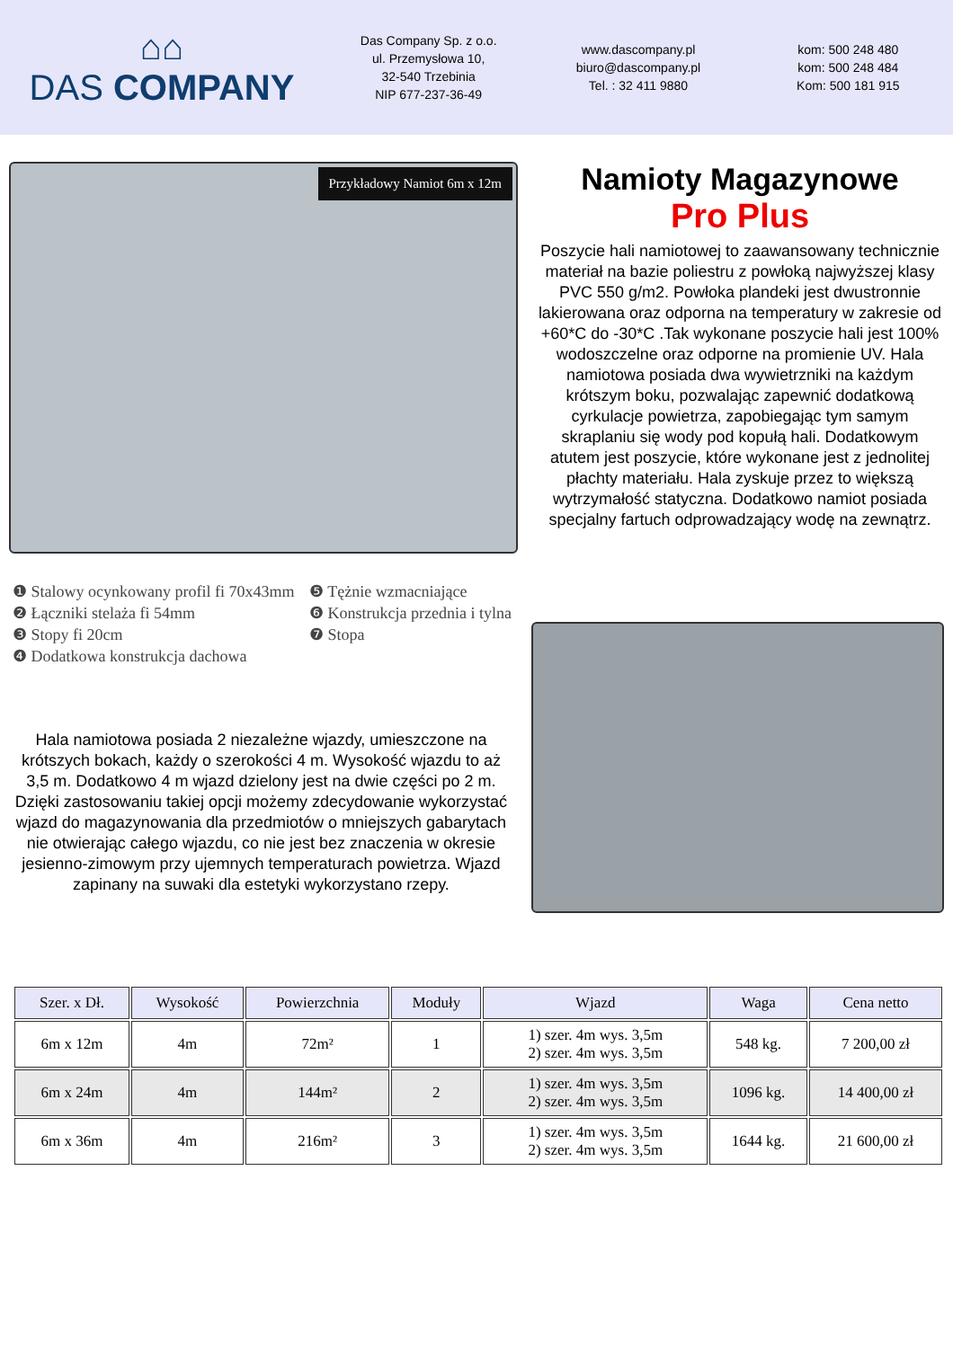⌂⌂
DAS COMPANY
Das Company Sp. z o.o.
ul. Przemysłowa 10,
32-540 Trzebinia
NIP 677-237-36-49
www.dascompany.pl
biuro@dascompany.pl
Tel. : 32 411 9880
kom: 500 248 480
kom: 500 248 484
Kom: 500 181 915
Przykładowy Namiot 6m x 12m
Namioty Magazynowe
Pro Plus
Poszycie hali namiotowej to zaawansowany technicznie materiał na bazie poliestru z powłoką najwyższej klasy PVC 550 g/m2. Powłoka plandeki jest dwustronnie lakierowana oraz odporna na temperatury w zakresie od +60*C do -30*C .Tak wykonane poszycie hali jest 100% wodoszczelne oraz odporne na promienie UV. Hala namiotowa posiada dwa wywietrzniki na każdym krótszym boku, pozwalając zapewnić dodatkową cyrkulacje powietrza, zapobiegając tym samym skraplaniu się wody pod kopułą hali. Dodatkowym atutem jest poszycie, które wykonane jest z jednolitej płachty materiału. Hala zyskuje przez to większą wytrzymałość statyczna. Dodatkowo namiot posiada specjalny fartuch odprowadzający wodę na zewnątrz.
❶ Stalowy ocynkowany profil fi 70x43mm
❷ Łączniki stelaża fi 54mm
❸ Stopy fi 20cm
❹ Dodatkowa konstrukcja dachowa
❺ Tężnie wzmacniające
❻ Konstrukcja przednia i tylna
❼ Stopa
Hala namiotowa posiada 2 niezależne wjazdy, umieszczone na krótszych bokach, każdy o szerokości 4 m. Wysokość wjazdu to aż 3,5 m. Dodatkowo 4 m wjazd dzielony jest na dwie części po 2 m. Dzięki zastosowaniu takiej opcji możemy zdecydowanie wykorzystać wjazd do magazynowania dla przedmiotów o mniejszych gabarytach nie otwierając całego wjazdu, co nie jest bez znaczenia w okresie jesienno-zimowym przy ujemnych temperaturach powietrza. Wjazd zapinany na suwaki dla estetyki wykorzystano rzepy.
| Szer. x Dł. | Wysokość | Powierzchnia | Moduły | Wjazd | Waga | Cena netto |
| --- | --- | --- | --- | --- | --- | --- |
| 6m x 12m | 4m | 72m² | 1 | 1) szer. 4m wys. 3,5m 2) szer. 4m wys. 3,5m | 548 kg. | 7 200,00 zł |
| 6m x 24m | 4m | 144m² | 2 | 1) szer. 4m wys. 3,5m 2) szer. 4m wys. 3,5m | 1096 kg. | 14 400,00 zł |
| 6m x 36m | 4m | 216m² | 3 | 1) szer. 4m wys. 3,5m 2) szer. 4m wys. 3,5m | 1644 kg. | 21 600,00 zł |